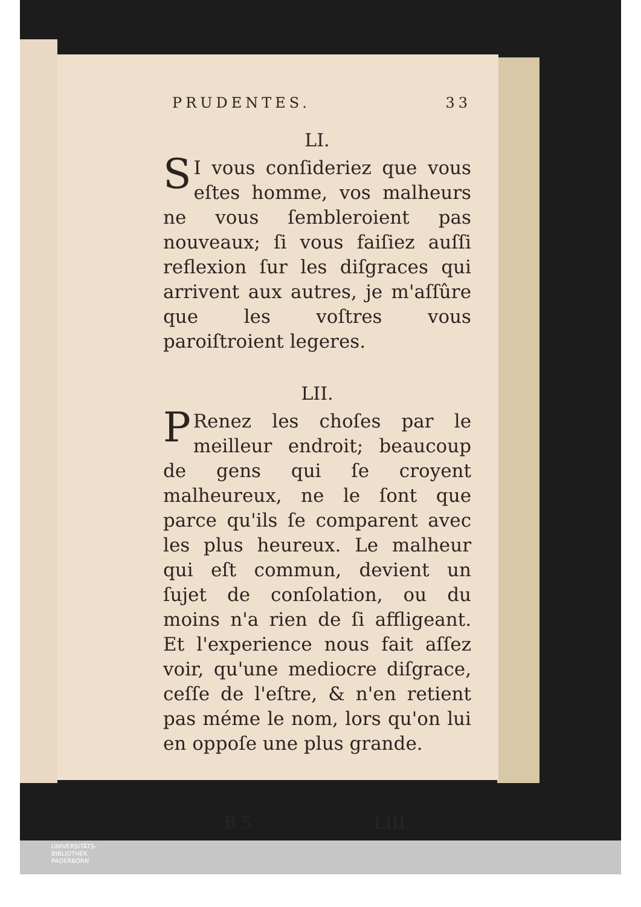PRUDENTES. 33
LI.
SI vous conſideriez que vous eſtes homme, vos malheurs ne vous ſembleroient pas nouveaux; ſi vous faiſiez auſſi reflexion ſur les diſgraces qui arrivent aux autres, je m'aſſûre que les voſtres vous paroiſtroient legeres.
LII.
PRenez les choſes par le meilleur endroit; beaucoup de gens qui ſe croyent malheureux, ne le ſont que parce qu'ils ſe comparent avec les plus heureux. Le malheur qui eſt commun, devient un ſujet de conſolation, ou du moins n'a rien de ſi affligeant. Et l'experience nous fait aſſez voir, qu'une mediocre diſgrace, ceſſe de l'eſtre, & n'en retient pas méme le nom, lors qu'on lui en oppoſe une plus grande.
B 5 LIII.
UNIVERSITÄTS-
BIBLIOTHEK
PADERBORN